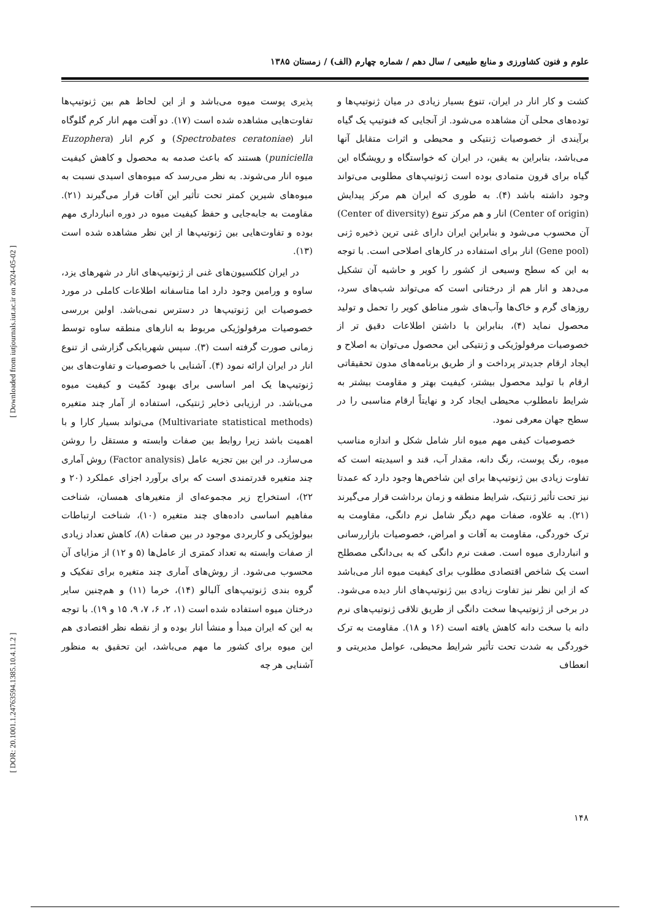علوم و فنون کشاورزی و منابع طبیعی / سال دهم / شماره چهارم (الف) / زمستان ۱۳۸۵
کشت و کار انار در ایران، تنوع بسیار زیادی در میان ژنوتیپ‌ها و توده‌های محلی آن مشاهده می‌شود. از آنجایی که فنوتیپ یک گیاه برآیندی از خصوصیات ژنتیکی و محیطی و اثرات متقابل آنها می‌باشد، بنابراین به یقین، در ایران که خواستگاه و رویشگاه این گیاه برای قرون متمادی بوده است ژنوتیپ‌های مطلوبی می‌تواند وجود داشته باشد (۴). به طوری که ایران هم مرکز پیدایش (Center of origin) انار و هم مرکز تنوع (Center of diversity) آن محسوب می‌شود و بنابراین ایران دارای غنی ترین ذخیره ژنی (Gene pool) انار برای استفاده در کارهای اصلاحی است. با توجه به این که سطح وسیعی از کشور را کویر و حاشیه آن تشکیل می‌دهد و انار هم از درختانی است که می‌تواند شب‌های سرد، روزهای گرم و خاک‌ها وآب‌های شور مناطق کویر را تحمل و تولید محصول نماید (۴)، بنابراین با داشتن اطلاعات دقیق تر از خصوصیات مرفولوژیکی و ژنتیکی این محصول می‌توان به اصلاح و ایجاد ارقام جدیدتر پرداخت و از طریق برنامه‌های مدون تحقیقاتی ارقام با تولید محصول بیشتر، کیفیت بهتر و مقاومت بیشتر به شرایط نامطلوب محیطی ایجاد کرد و نهایتاً ارقام مناسبی را در سطح جهان معرفی نمود.
خصوصیات کیفی مهم میوه انار شامل شکل و اندازه مناسب میوه، رنگ پوست، رنگ دانه، مقدار آب، قند و اسیدیته است که تفاوت زیادی بین ژنوتیپ‌ها برای این شاخص‌ها وجود دارد که عمدتا نیز تحت تأثیر ژنتیک، شرایط منطقه و زمان برداشت قرار می‌گیرند (۲۱). به علاوه، صفات مهم دیگر شامل نرم دانگی، مقاومت به ترک خوردگی، مقاومت به آفات و امراض، خصوصیات بازاررسانی و انبارداری میوه است. صفت نرم دانگی که به بی‌دانگی مصطلح است یک شاخص اقتصادی مطلوب برای کیفیت میوه انار می‌باشد که از این نظر نیز تفاوت زیادی بین ژنوتیپ‌های انار دیده می‌شود. در برخی از ژنوتیپ‌ها سخت دانگی از طریق تلاقی ژنوتیپ‌های نرم دانه با سخت دانه کاهش یافته است (۱۶ و ۱۸). مقاومت به ترک خوردگی به شدت تحت تأثیر شرایط محیطی، عوامل مدیریتی و انعطاف
پذیری پوست میوه می‌باشد و از این لحاظ هم بین ژنوتیپ‌ها تفاوت‌هایی مشاهده شده است (۱۷). دو آفت مهم انار کرم گلوگاه انار (Spectrobates ceratoniae) و کرم انار (Euzophera puniciella) هستند که باعث صدمه به محصول و کاهش کیفیت میوه انار می‌شوند. به نظر می‌رسد که میوه‌های اسیدی نسبت به میوه‌های شیرین کمتر تحت تأثیر این آفات قرار می‌گیرند (۲۱). مقاومت به جابه‌جایی و حفظ کیفیت میوه در دوره انبارداری مهم بوده و تفاوت‌هایی بین ژنوتیپ‌ها از این نظر مشاهده شده است (۱۳).
در ایران کلکسیون‌های غنی از ژنوتیپ‌های انار در شهرهای یزد، ساوه و ورامین وجود دارد اما متاسفانه اطلاعات کاملی در مورد خصوصیات این ژنوتیپ‌ها در دسترس نمی‌باشد. اولین بررسی خصوصیات مرفولوژیکی مربوط به انارهای منطقه ساوه توسط زمانی صورت گرفته است (۳). سپس شهربابکی گزارشی از تنوع انار در ایران ارائه نمود (۴). آشنایی با خصوصیات و تفاوت‌های بین ژنوتیپ‌ها یک امر اساسی برای بهبود کمّیت و کیفیت میوه می‌باشد. در ارزیابی ذخایر ژنتیکی، استفاده از آمار چند متغیره (Multivariate statistical methods) می‌تواند بسیار کارا و با اهمیت باشد زیرا روابط بین صفات وابسته و مستقل را روشن می‌سازد. در این بین تجزیه عامل (Factor analysis) روش آماری چند متغیره قدرتمندی است که برای برآورد اجزای عملکرد (۲۰ و ۲۲)، استخراج زیر مجموعه‌ای از متغیرهای همسان، شناخت مفاهیم اساسی داده‌های چند متغیره (۱۰)، شناخت ارتباطات بیولوژیکی و کاربردی موجود در بین صفات (۸)، کاهش تعداد زیادی از صفات وابسته به تعداد کمتری از عامل‌ها (۵ و ۱۲) از مزایای آن محسوب می‌شود. از روش‌های آماری چند متغیره برای تفکیک و گروه بندی ژنوتیپ‌های آلبالو (۱۴)، خرما (۱۱) و هم‌چنین سایر درختان میوه استفاده شده است (۱، ۲، ۶، ۷، ۹، ۱۵ و ۱۹). با توجه به این که ایران مبدأ و منشأ انار بوده و از نقطه نظر اقتصادی هم این میوه برای کشور ما مهم می‌باشد، این تحقیق به منظور آشنایی هر چه
[ DOR: 20.1001.1.24763594.1385.10.4.11.2 ] [ Downloaded from iutjournals.iut.ac.ir on 2024-05-02 ]
۱۴۸